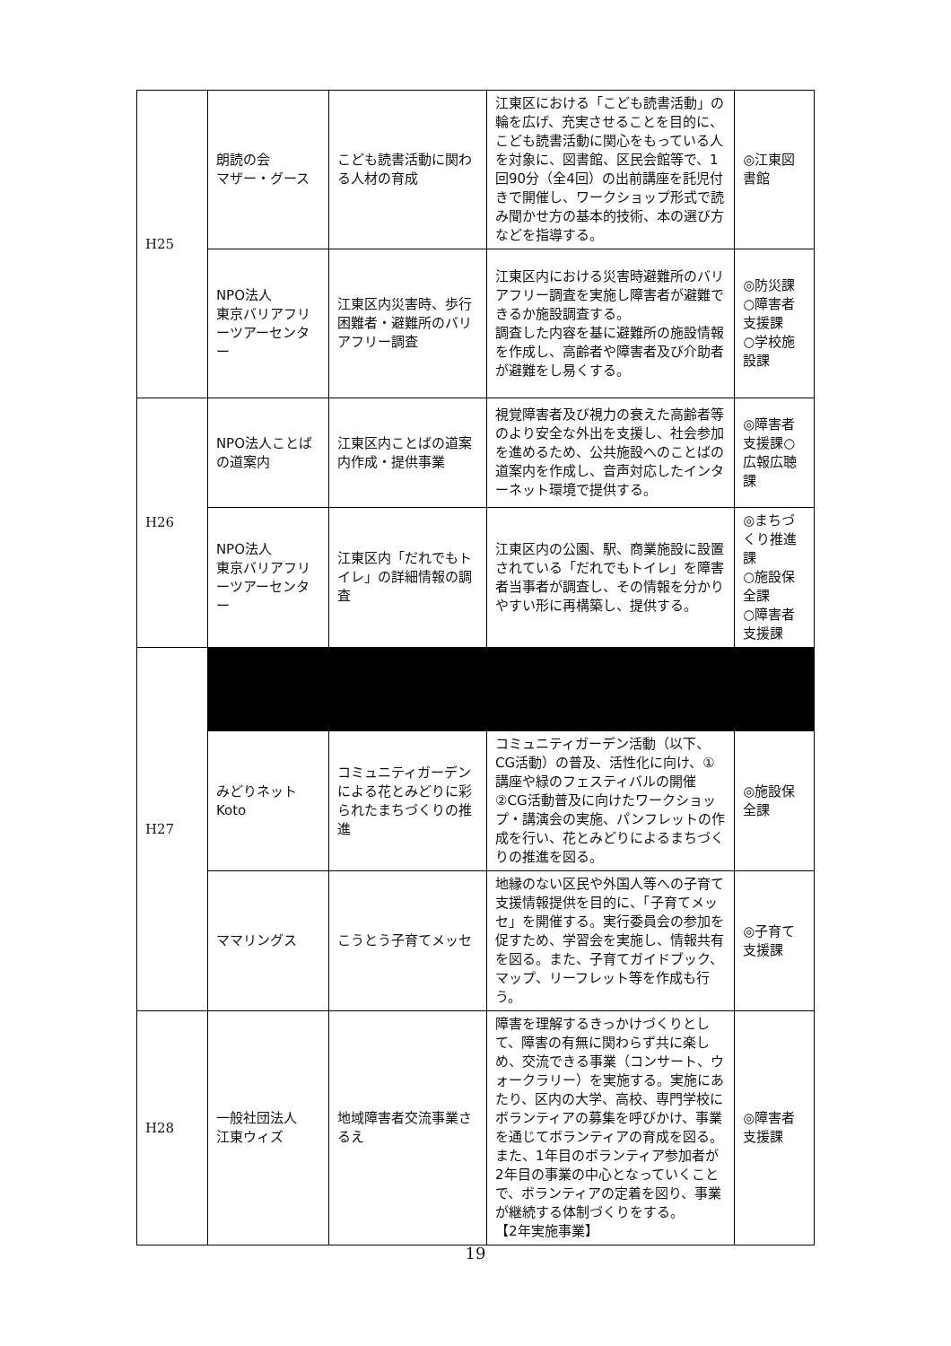| H25 | 朗読の会 マザー・グース | こども読書活動に関わる人材の育成 | 江東区における「こども読書活動」の輪を広げ、充実させることを目的に、こども読書活動に関心をもっている人を対象に、図書館、区民会館等で、1回90分（全4回）の出前講座を託児付きで開催し、ワークショップ形式で読み聞かせ方の基本的技術、本の選び方などを指導する。 | ◎江東図書館 |
| | NPO法人 東京バリアフリーツアーセンター | 江東区内災害時、歩行困難者・避難所のバリアフリー調査 | 江東区内における災害時避難所のバリアフリー調査を実施し障害者が避難できるか施設調査する。 調査した内容を基に避難所の施設情報を作成し、高齢者や障害者及び介助者が避難をし易くする。 | ◎防災課 ○障害者支援課 ○学校施設課 |
| H26 | NPO法人ことばの道案内 | 江東区内ことばの道案内作成・提供事業 | 視覚障害者及び視力の衰えた高齢者等のより安全な外出を支援し、社会参加を進めるため、公共施設へのことばの道案内を作成し、音声対応したインターネット環境で提供する。 | ◎障害者支援課○広報広聴課 |
| | NPO法人 東京バリアフリーツアーセンター | 江東区内「だれでもトイレ」の詳細情報の調査 | 江東区内の公園、駅、商業施設に設置されている「だれでもトイレ」を障害者当事者が調査し、その情報を分かりやすい形に再構築し、提供する。 | ◎まちづくり推進課 ○施設保全課 ○障害者支援課 |
| H27 | | | | |
| | みどりネットKoto | コミュニティガーデンによる花とみどりに彩られたまちづくりの推進 | コミュニティガーデン活動（以下、CG活動）の普及、活性化に向け、①講座や緑のフェスティバルの開催②CG活動普及に向けたワークショップ・講演会の実施、パンフレットの作成を行い、花とみどりによるまちづくりの推進を図る。 | ◎施設保全課 |
| | ママリングス | こうとう子育てメッセ | 地縁のない区民や外国人等への子育て支援情報提供を目的に、「子育てメッセ」を開催する。実行委員会の参加を促すため、学習会を実施し、情報共有を図る。また、子育てガイドブック、マップ、リーフレット等を作成も行う。 | ◎子育て支援課 |
| H28 | 一般社団法人 江東ウィズ | 地域障害者交流事業さるえ | 障害を理解するきっかけづくりとして、障害の有無に関わらず共に楽しめ、交流できる事業（コンサート、ウォークラリー）を実施する。実施にあたり、区内の大学、高校、専門学校にボランティアの募集を呼びかけ、事業を通じてボランティアの育成を図る。また、1年目のボランティア参加者が2年目の事業の中心となっていくことで、ボランティアの定着を図り、事業が継続する体制づくりをする。 【2年実施事業】 | ◎障害者支援課 |
19